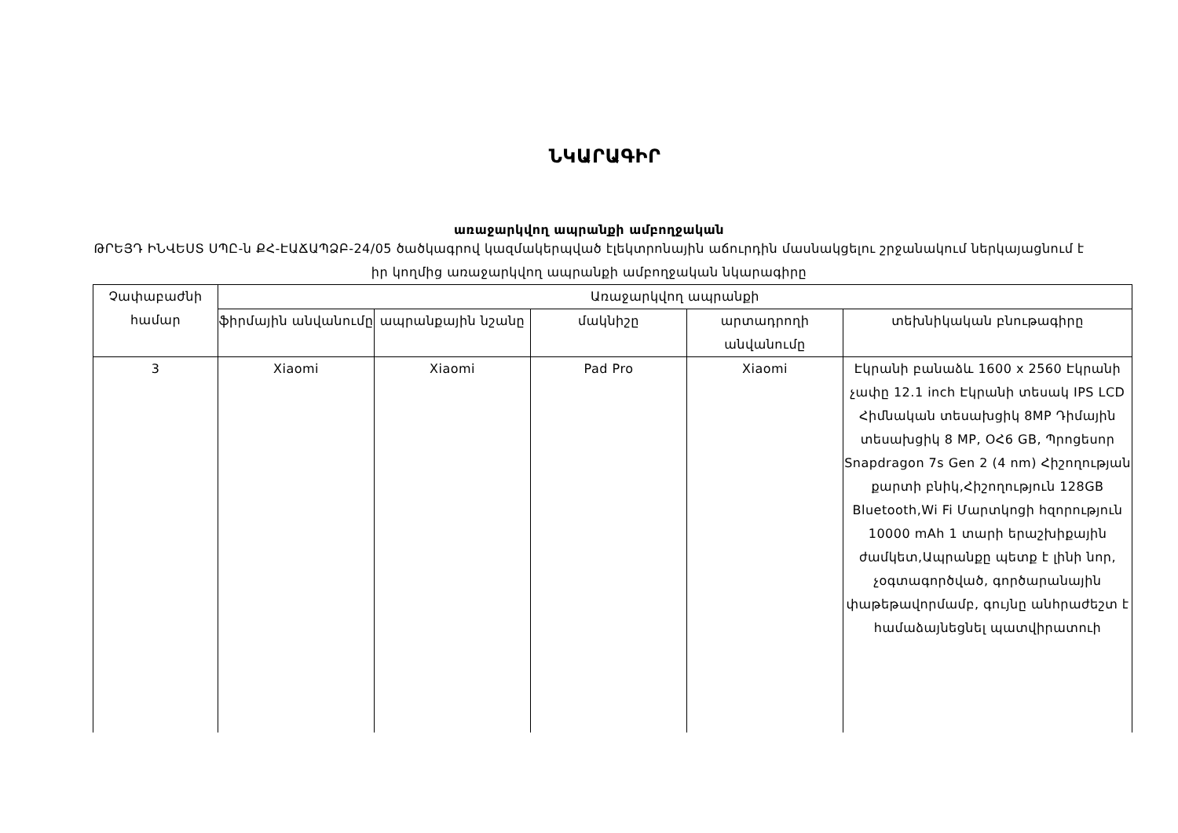ՆԿԱՐԱԳԻՐ
առաջարկվող ապրանքի ամբողջական
ԹՐԵՅԴ ԻՆՎԵՍՏ ՍՊԸ-ն ՔՀ-ԷԱՃԱՊՁԲ-24/05 ծածկագրով կազմակերպված էլեկտրոնային աճուրդին մասնակցելու շրջանակում ներկայացնում է իր կողմից առաջարկվող ապրանքի ամբողջական նկարագիրը
| Չափաբաժնի համար | Առաջարկվող ապրանքի | | | | |
| --- | --- | --- | --- | --- | --- |
| | ֆիրմային անվանումը | ապրանքային նշանը | մակնիշը | արտադրողի անվանումը | տեխնիկական բնութագիրը |
| 3 | Xiaomi | Xiaomi | Pad Pro | Xiaomi | Էկրանի բանաձև 1600 x 2560 Էկրանի չափը 12.1 inch Էկրանի տեսակ IPS LCD Հիմնական տեսախցիկ 8MP Դիմային տեսախցիկ 8 MP, ՕՀ6 GB, Պրոցեսոր Snapdragon 7s Gen 2 (4 nm) Հիշողության քարտի բնիկ,Հիշողություն 128GB Bluetooth,Wi Fi Մարտկոցի հզորություն 10000 mAh 1 տարի երաշխիքային ժամկետ,Ապրանքը պետք է լինի նոր, չօգտագործված, գործարանային փաթեթավորմամբ, գույնը անհրաժեշտ է համաձայնեցնել պատվիրատուի |